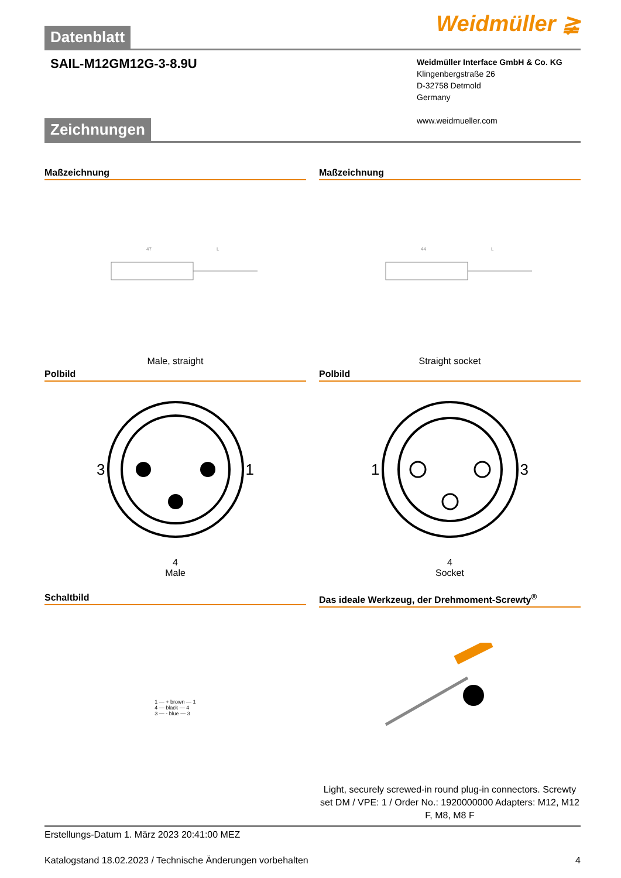Weidmüller ≩
Datenblatt
SAIL-M12GM12G-3-8.9U
Weidmüller Interface GmbH & Co. KG
Klingenbergstraße 26
D-32758 Detmold
Germany
www.weidmueller.com
Zeichnungen
Maßzeichnung
47
L
Male, straight
Maßzeichnung
44
L
Straight socket
Polbild
3 1
4
Male
Polbild
1 3
4
Socket
Schaltbild
1 — + brown — 1
4 — black — 4
3 — - blue — 3
Das ideale Werkzeug, der Drehmoment-Screwty<sup>®</sup>
Light, securely screwed-in round plug-in connectors. Screwty set DM / VPE: 1 / Order No.: 1920000000 Adapters: M12, M12 F, M8, M8 F
Erstellungs-Datum 1. März 2023 20:41:00 MEZ
Katalogstand 18.02.2023 / Technische Änderungen vorbehalten 4